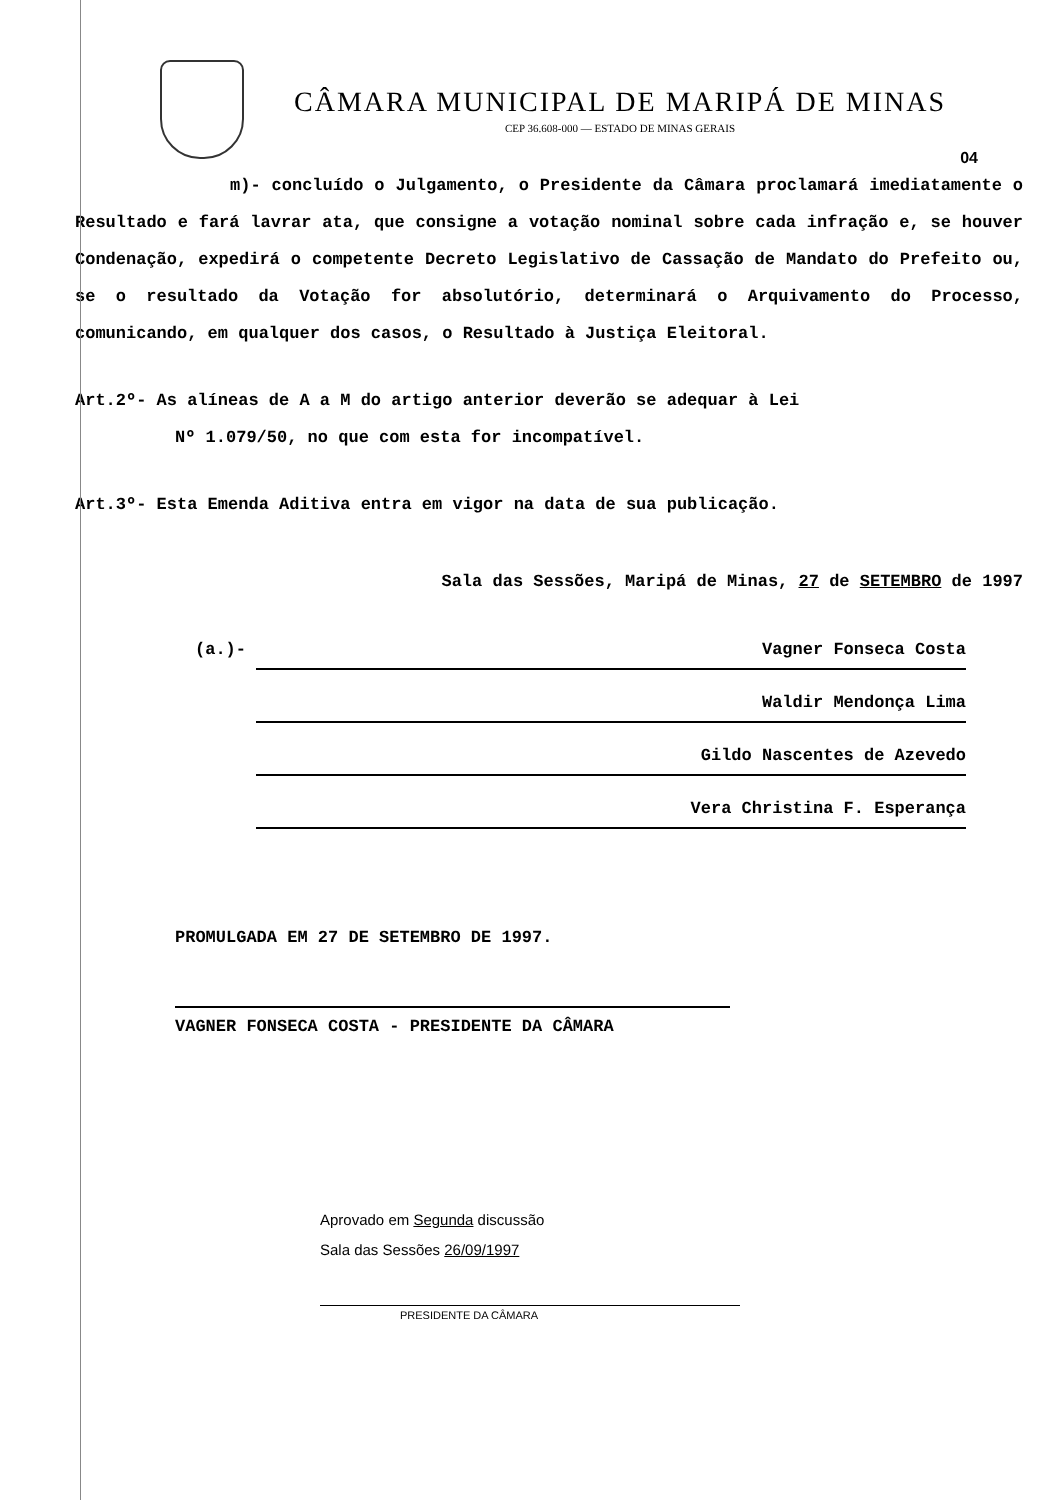CÂMARA MUNICIPAL DE MARIPÁ DE MINAS
CEP 36.608-000 — ESTADO DE MINAS GERAIS
04
m)- concluído o Julgamento, o Presidente da Câmara proclamará imediatamente o Resultado e fará lavrar ata, que consigne a votação nominal sobre cada infração e, se houver Condenação, expedirá o competente Decreto Legislativo de Cassação de Mandato do Prefeito ou, se o resultado da Votação for absolutório, determinará o Arquivamento do Processo, comunicando, em qualquer dos casos, o Resultado à Justiça Eleitoral.
Art.2º- As alíneas de A a M do artigo anterior deverão se adequar à Lei
Nº 1.079/50, no que com esta for incompatível.
Art.3º- Esta Emenda Aditiva entra em vigor na data de sua publicação.
Sala das Sessões, Maripá de Minas, 27 de SETEMBRO de 1997
(a.)- Vagner Fonseca Costa
Waldir Mendonça Lima
Gildo Nascentes de Azevedo
Vera Christina F. Esperança
PROMULGADA EM 27 DE SETEMBRO DE 1997.
VAGNER FONSECA COSTA - PRESIDENTE DA CÂMARA
Aprovado em Segunda discussão
Sala das Sessões 26/09/1997
PRESIDENTE DA CÂMARA